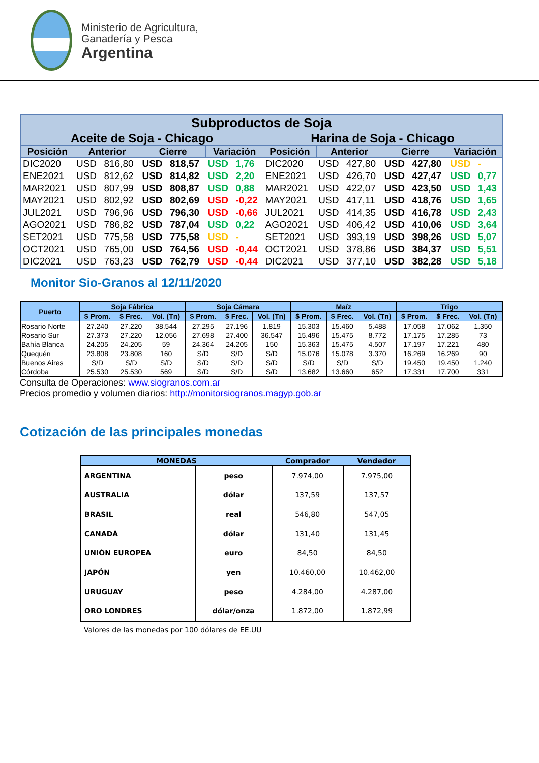Ministerio de Agricultura,
Ganadería y Pesca
Argentina
| Subproductos de Soja | | | | | | | | | | | | | |
| --- | --- | --- | --- | --- | --- | --- | --- | --- | --- | --- | --- | --- | --- |
| Aceite de Soja - Chicago | | | | | | | Harina de Soja - Chicago | | | | | | |
| Posición | Anterior | | Cierre | | Variación | | Posición | Anterior | | Cierre | | Variación | |
| DIC2020 | USD | 816,80 | USD | 818,57 | USD | 1,76 | DIC2020 | USD | 427,80 | USD | 427,80 | USD | - |
| ENE2021 | USD | 812,62 | USD | 814,82 | USD | 2,20 | ENE2021 | USD | 426,70 | USD | 427,47 | USD | 0,77 |
| MAR2021 | USD | 807,99 | USD | 808,87 | USD | 0,88 | MAR2021 | USD | 422,07 | USD | 423,50 | USD | 1,43 |
| MAY2021 | USD | 802,92 | USD | 802,69 | USD | -0,22 | MAY2021 | USD | 417,11 | USD | 418,76 | USD | 1,65 |
| JUL2021 | USD | 796,96 | USD | 796,30 | USD | -0,66 | JUL2021 | USD | 414,35 | USD | 416,78 | USD | 2,43 |
| AGO2021 | USD | 786,82 | USD | 787,04 | USD | 0,22 | AGO2021 | USD | 406,42 | USD | 410,06 | USD | 3,64 |
| SET2021 | USD | 775,58 | USD | 775,58 | USD | - | SET2021 | USD | 393,19 | USD | 398,26 | USD | 5,07 |
| OCT2021 | USD | 765,00 | USD | 764,56 | USD | -0,44 | OCT2021 | USD | 378,86 | USD | 384,37 | USD | 5,51 |
| DIC2021 | USD | 763,23 | USD | 762,79 | USD | -0,44 | DIC2021 | USD | 377,10 | USD | 382,28 | USD | 5,18 |
Monitor Sio-Granos al 12/11/2020
| Puerto | Soja Fábrica | | | Soja Cámara | | | Maíz | | | Trigo | | |
| --- | --- | --- | --- | --- | --- | --- | --- | --- | --- | --- | --- | --- |
| | $ Prom. | $ Frec. | Vol. (Tn) | $ Prom. | $ Frec. | Vol. (Tn) | $ Prom. | $ Frec. | Vol. (Tn) | $ Prom. | $ Frec. | Vol. (Tn) |
| Rosario Norte | 27.240 | 27.220 | 38.544 | 27.295 | 27.196 | 1.819 | 15.303 | 15.460 | 5.488 | 17.058 | 17.062 | 1.350 |
| Rosario Sur | 27.373 | 27.220 | 12.056 | 27.698 | 27.400 | 36.547 | 15.496 | 15.475 | 8.772 | 17.175 | 17.285 | 73 |
| Bahía Blanca | 24.205 | 24.205 | 59 | 24.364 | 24.205 | 150 | 15.363 | 15.475 | 4.507 | 17.197 | 17.221 | 480 |
| Quequén | 23.808 | 23.808 | 160 | S/D | S/D | S/D | 15.076 | 15.078 | 3.370 | 16.269 | 16.269 | 90 |
| Buenos Aires | S/D | S/D | S/D | S/D | S/D | S/D | S/D | S/D | S/D | 19.450 | 19.450 | 1.240 |
| Córdoba | 25.530 | 25.530 | 569 | S/D | S/D | S/D | 13.682 | 13.660 | 652 | 17.331 | 17.700 | 331 |
Consulta de Operaciones: www.siogranos.com.ar
Precios promedio y volumen diarios: http://monitorsiogranos.magyp.gob.ar
Cotización de las principales monedas
| MONEDAS | | Comprador | Vendedor |
| --- | --- | --- | --- |
| ARGENTINA | peso | 7.974,00 | 7.975,00 |
| AUSTRALIA | dólar | 137,59 | 137,57 |
| BRASIL | real | 546,80 | 547,05 |
| CANADÁ | dólar | 131,40 | 131,45 |
| UNIÓN EUROPEA | euro | 84,50 | 84,50 |
| JAPÓN | yen | 10.460,00 | 10.462,00 |
| URUGUAY | peso | 4.284,00 | 4.287,00 |
| ORO LONDRES | dólar/onza | 1.872,00 | 1.872,99 |
Valores de las monedas por 100 dólares de EE.UU